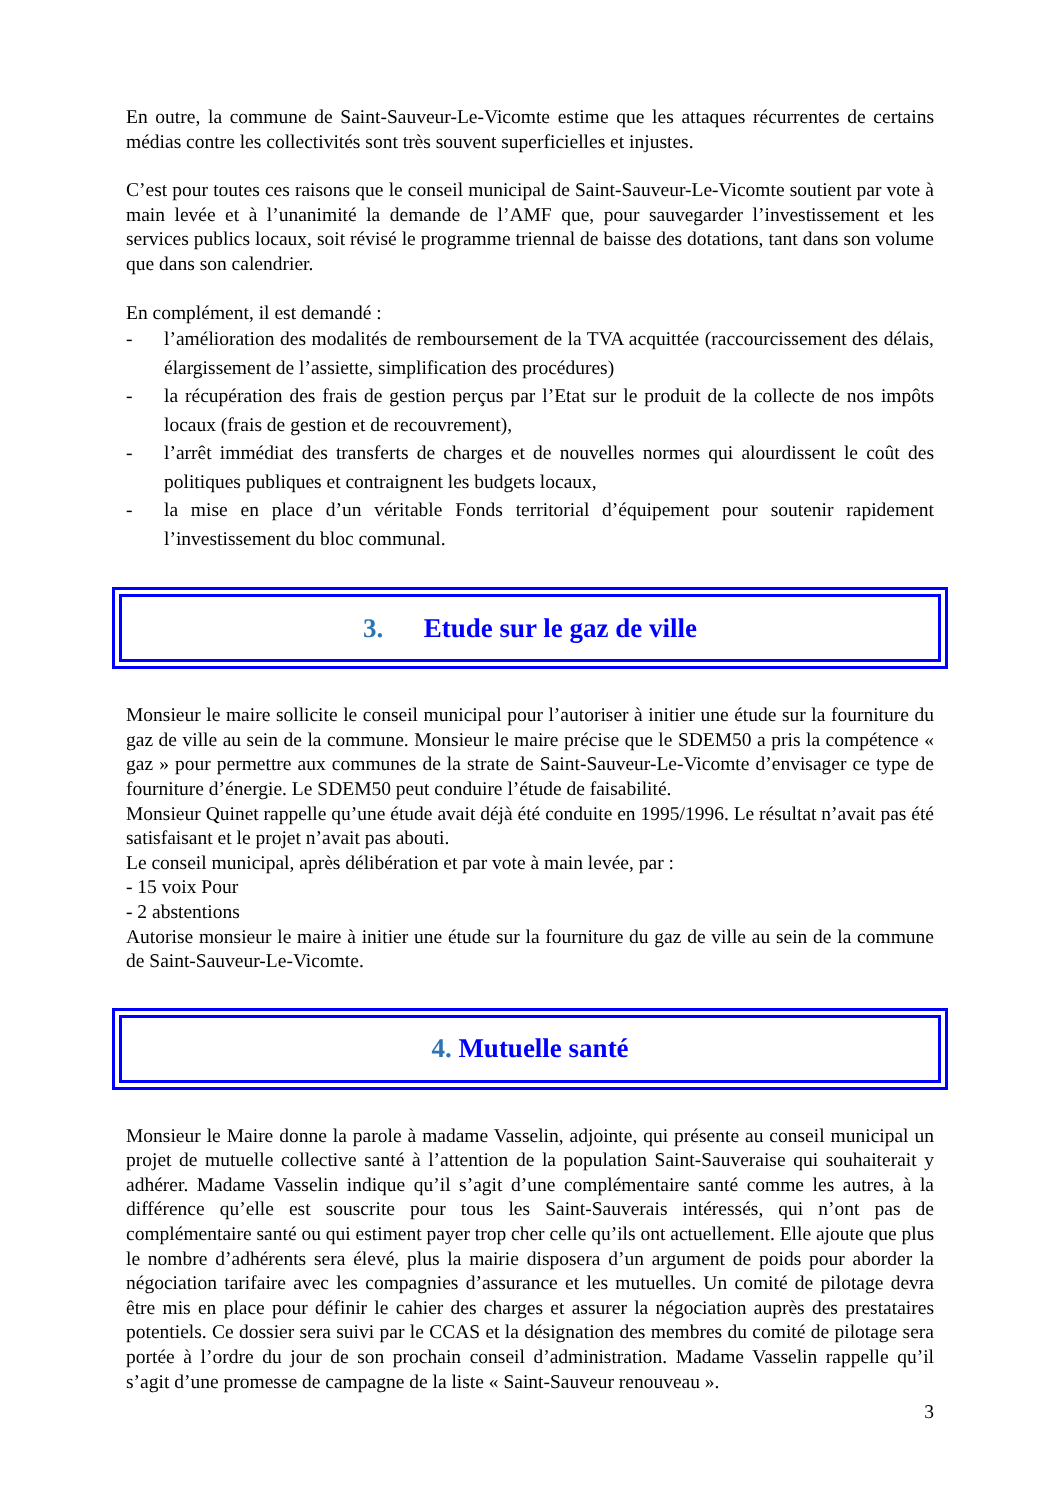En outre, la commune de Saint-Sauveur-Le-Vicomte estime que les attaques récurrentes de certains médias contre les collectivités sont très souvent superficielles et injustes.
C’est pour toutes ces raisons que le conseil municipal de Saint-Sauveur-Le-Vicomte soutient par vote à main levée et à l’unanimité la demande de l’AMF que, pour sauvegarder l’investissement et les services publics locaux, soit révisé le programme triennal de baisse des dotations, tant dans son volume que dans son calendrier.
En complément, il est demandé :
- l’amélioration des modalités de remboursement de la TVA acquittée (raccourcissement des délais, élargissement de l’assiette, simplification des procédures)
- la récupération des frais de gestion perçus par l’Etat sur le produit de la collecte de nos impôts locaux (frais de gestion et de recouvrement),
- l’arrêt immédiat des transferts de charges et de nouvelles normes qui alourdissent le coût des politiques publiques et contraignent les budgets locaux,
- la mise en place d’un véritable Fonds territorial d’équipement pour soutenir rapidement l’investissement du bloc communal.
3. Etude sur le gaz de ville
Monsieur le maire sollicite le conseil municipal pour l’autoriser à initier une étude sur la fourniture du gaz de ville au sein de la commune. Monsieur le maire précise que le SDEM50 a pris la compétence « gaz » pour permettre aux communes de la strate de Saint-Sauveur-Le-Vicomte d’envisager ce type de fourniture d’énergie. Le SDEM50 peut conduire l’étude de faisabilité.
Monsieur Quinet rappelle qu’une étude avait déjà été conduite en 1995/1996. Le résultat n’avait pas été satisfaisant et le projet n’avait pas abouti.
Le conseil municipal, après délibération et par vote à main levée, par :
- 15 voix Pour
- 2 abstentions
Autorise monsieur le maire à initier une étude sur la fourniture du gaz de ville au sein de la commune de Saint-Sauveur-Le-Vicomte.
4. Mutuelle santé
Monsieur le Maire donne la parole à madame Vasselin, adjointe, qui présente au conseil municipal un projet de mutuelle collective santé à l’attention de la population Saint-Sauveraise qui souhaiterait y adhérer. Madame Vasselin indique qu’il s’agit d’une complémentaire santé comme les autres, à la différence qu’elle est souscrite pour tous les Saint-Sauverais intéressés, qui n’ont pas de complémentaire santé ou qui estiment payer trop cher celle qu’ils ont actuellement. Elle ajoute que plus le nombre d’adhérents sera élevé, plus la mairie disposera d’un argument de poids pour aborder la négociation tarifaire avec les compagnies d’assurance et les mutuelles. Un comité de pilotage devra être mis en place pour définir le cahier des charges et assurer la négociation auprès des prestataires potentiels. Ce dossier sera suivi par le CCAS et la désignation des membres du comité de pilotage sera portée à l’ordre du jour de son prochain conseil d’administration. Madame Vasselin rappelle qu’il s’agit d’une promesse de campagne de la liste « Saint-Sauveur renouveau ».
3